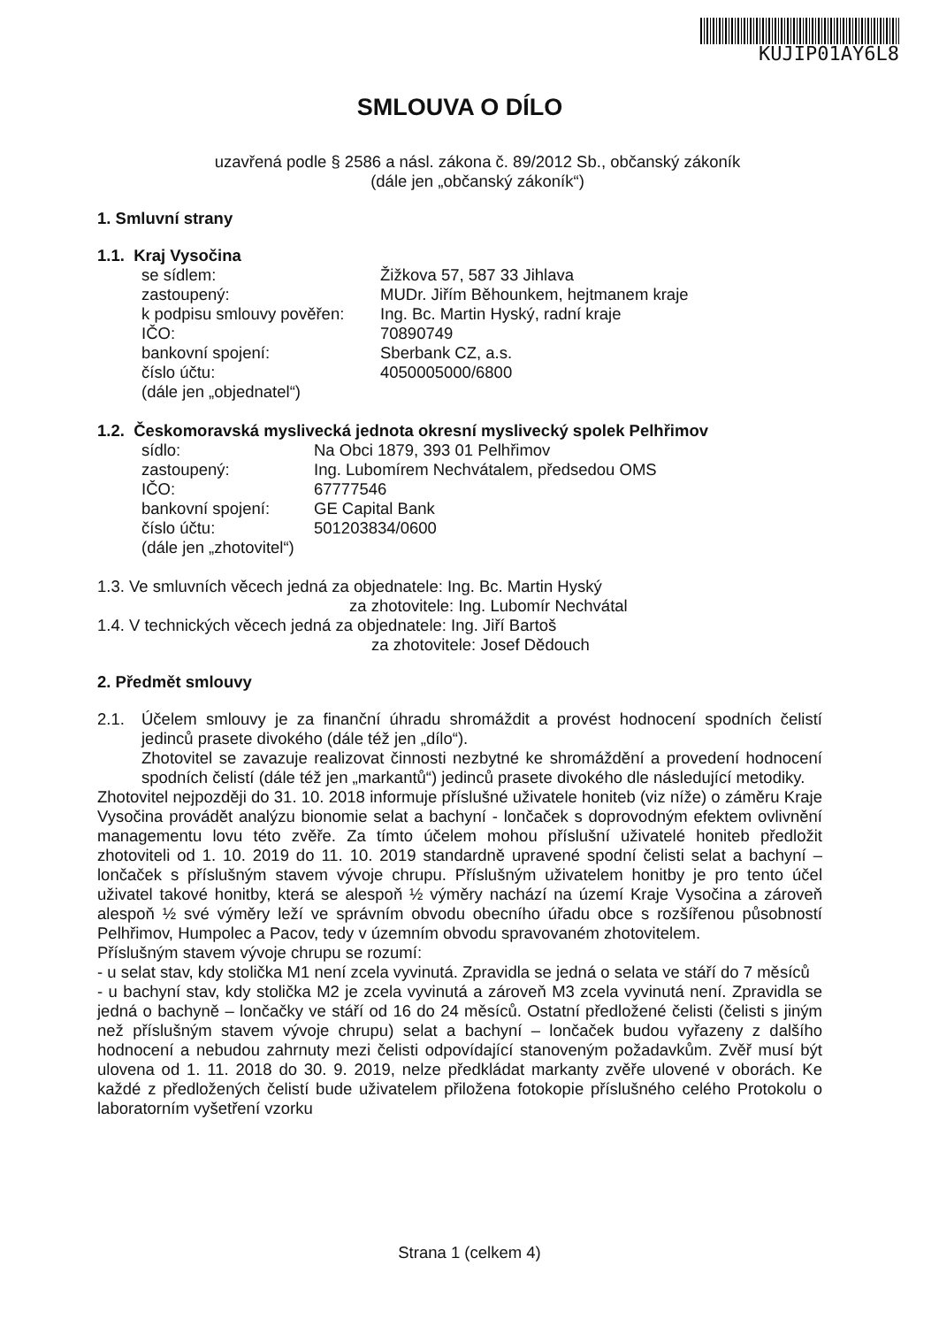KUJIP01AY6L8
SMLOUVA O DÍLO
uzavřená podle § 2586 a násl. zákona č. 89/2012 Sb., občanský zákoník
(dále jen „občanský zákoník“)
1. Smluvní strany
1.1. Kraj Vysočina
se sídlem: Žižkova 57, 587 33 Jihlava
zastoupený: MUDr. Jiřím Běhounkem, hejtmanem kraje
k podpisu smlouvy pověřen: Ing. Bc. Martin Hyský, radní kraje
IČO: 70890749
bankovní spojení: Sberbank CZ, a.s.
číslo účtu: 4050005000/6800
(dále jen „objednatel“)
1.2. Českomoravská myslivecká jednota okresní myslivecký spolek Pelhřimov
sídlo: Na Obci 1879, 393 01 Pelhřimov
zastoupený: Ing. Lubomírem Nechvátalem, předsedou OMS
IČO: 67777546
bankovní spojení: GE Capital Bank
číslo účtu: 501203834/0600
(dále jen „zhotovitel“)
1.3. Ve smluvních věcech jedná za objednatele: Ing. Bc. Martin Hyský
za zhotovitele: Ing. Lubomír Nechvátal
1.4. V technických věcech jedná za objednatele: Ing. Jiří Bartoš
za zhotovitele: Josef Dědouch
2. Předmět smlouvy
2.1. Účelem smlouvy je za finanční úhradu shromáždit a provést hodnocení spodních čelistí jedinců prasete divokého (dále též jen „dílo“).
Zhotovitel se zavazuje realizovat činnosti nezbytné ke shromáždění a provedení hodnocení spodních čelistí (dále též jen „markantů“) jedinců prasete divokého dle následující metodiky.
Zhotovitel nejpozději do 31. 10. 2018 informuje příslušné uživatele honiteb (viz níže) o záměru Kraje Vysočina provádět analýzu bionomie selat a bachyní - lončaček s doprovodným efektem ovlivnění managementu lovu této zvěře. Za tímto účelem mohou příslušní uživatelé honiteb předložit zhotoviteli od 1. 10. 2019 do 11. 10. 2019 standardně upravené spodní čelisti selat a bachyní – lončaček s příslušným stavem vývoje chrupu. Příslušným uživatelem honitby je pro tento účel uživatel takové honitby, která se alespoň ½ výměry nachází na území Kraje Vysočina a zároveň alespoň ½ své výměry leží ve správním obvodu obecního úřadu obce s rozšířenou působností Pelhřimov, Humpolec a Pacov, tedy v územním obvodu spravovaném zhotovitelem.
Příslušným stavem vývoje chrupu se rozumí:
- u selat stav, kdy stolička M1 není zcela vyvinutá. Zpravidla se jedná o selata ve stáří do 7 měsíců
- u bachyní stav, kdy stolička M2 je zcela vyvinutá a zároveň M3 zcela vyvinutá není. Zpravidla se jedná o bachyně – lončačky ve stáří od 16 do 24 měsíců. Ostatní předložené čelisti (čelisti s jiným než příslušným stavem vývoje chrupu) selat a bachyní – lončaček budou vyřazeny z dalšího hodnocení a nebudou zahrnuty mezi čelisti odpovídající stanoveným požadavkům. Zvěř musí být ulovena od 1. 11. 2018 do 30. 9. 2019, nelze předkládat markanty zvěře ulovené v oborách. Ke každé z předložených čelistí bude uživatelem přiložena fotokopie příslušného celého Protokolu o laboratorním vyšetření vzorku
Strana 1 (celkem 4)